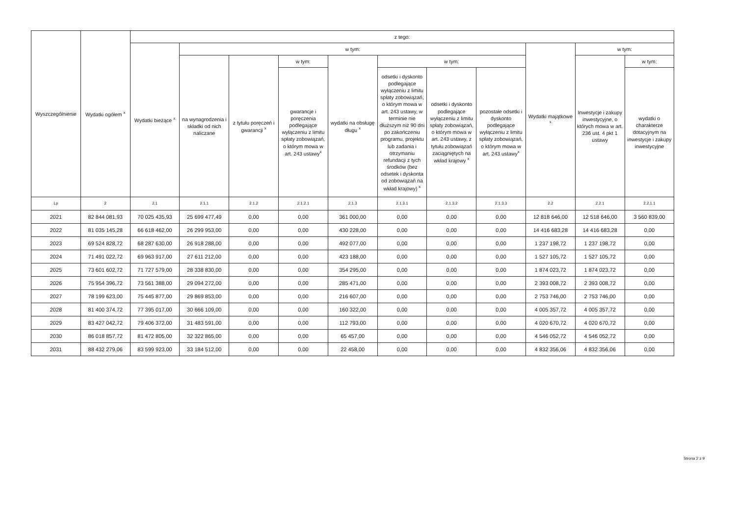| Wyszczególnienie | Wydatki ogółem <sup>x</sup> | z tego: | | | | | | | | | | |
| --- | --- | --- | --- | --- | --- | --- | --- | --- | --- | --- | --- | --- |
| | | Wydatki bieżące <sup>x</sup> | w tym: | | | | | | | Wydatki majątkowe <sup>x</sup> | w tym: | |
| | | | na wynagrodzenia i składki od nich naliczane | z tytułu poręczeń i gwarancji <sup>x</sup> | w tym: | wydatki na obsługę długu <sup>x</sup> | w tym: | | | | Inwestycje i zakupy inwestycyjne, o których mowa w art. 236 ust. 4 pkt 1 ustawy | w tym: |
| | | | | | gwarancje i poręczenia podlegające wyłączeniu z limitu spłaty zobowiązań, o którym mowa w art. 243 ustawy<sup>x</sup> | | odsetki i dyskonto podlegające wyłączeniu z limitu spłaty zobowiązań, o którym mowa w art. 243 ustawy, w terminie nie dłuższym niż 90 dni po zakończeniu programu, projektu lub zadania i otrzymaniu refundacji z tych środków (bez odsetek i dyskonta od zobowiązań na wkład krajowy) <sup>x</sup> | odsetki i dyskonto podlegające wyłączeniu z limitu spłaty zobowiązań, o którym mowa w art. 243 ustawy, z tytułu zobowiązań zaciągniętych na wkład krajowy <sup>x</sup> | pozostałe odsetki i dyskonto podlegające wyłączeniu z limitu spłaty zobowiązań, o którym mowa w art. 243 ustawy<sup>x</sup> | | | wydatki o charakterze dotacyjnym na inwestycje i zakupy inwestycyjne |
| Lp | 2 | 2.1 | 2.1.1 | 2.1.2 | 2.1.2.1 | 2.1.3 | 2.1.3.1 | 2.1.3.2 | 2.1.3.3 | 2.2 | 2.2.1 | 2.2.1.1 |
| 2021 | 82 844 081,93 | 70 025 435,93 | 25 699 477,49 | 0,00 | 0,00 | 361 000,00 | 0,00 | 0,00 | 0,00 | 12 818 646,00 | 12 518 646,00 | 3 560 839,00 |
| 2022 | 81 035 145,28 | 66 618 462,00 | 26 299 953,00 | 0,00 | 0,00 | 430 228,00 | 0,00 | 0,00 | 0,00 | 14 416 683,28 | 14 416 683,28 | 0,00 |
| 2023 | 69 524 828,72 | 68 287 630,00 | 26 918 288,00 | 0,00 | 0,00 | 492 077,00 | 0,00 | 0,00 | 0,00 | 1 237 198,72 | 1 237 198,72 | 0,00 |
| 2024 | 71 491 022,72 | 69 963 917,00 | 27 611 212,00 | 0,00 | 0,00 | 423 188,00 | 0,00 | 0,00 | 0,00 | 1 527 105,72 | 1 527 105,72 | 0,00 |
| 2025 | 73 601 602,72 | 71 727 579,00 | 28 338 830,00 | 0,00 | 0,00 | 354 295,00 | 0,00 | 0,00 | 0,00 | 1 874 023,72 | 1 874 023,72 | 0,00 |
| 2026 | 75 954 396,72 | 73 561 388,00 | 29 094 272,00 | 0,00 | 0,00 | 285 471,00 | 0,00 | 0,00 | 0,00 | 2 393 008,72 | 2 393 008,72 | 0,00 |
| 2027 | 78 199 623,00 | 75 445 877,00 | 29 869 853,00 | 0,00 | 0,00 | 216 607,00 | 0,00 | 0,00 | 0,00 | 2 753 746,00 | 2 753 746,00 | 0,00 |
| 2028 | 81 400 374,72 | 77 395 017,00 | 30 666 109,00 | 0,00 | 0,00 | 160 322,00 | 0,00 | 0,00 | 0,00 | 4 005 357,72 | 4 005 357,72 | 0,00 |
| 2029 | 83 427 042,72 | 79 406 372,00 | 31 483 591,00 | 0,00 | 0,00 | 112 793,00 | 0,00 | 0,00 | 0,00 | 4 020 670,72 | 4 020 670,72 | 0,00 |
| 2030 | 86 018 857,72 | 81 472 805,00 | 32 322 865,00 | 0,00 | 0,00 | 65 457,00 | 0,00 | 0,00 | 0,00 | 4 546 052,72 | 4 546 052,72 | 0,00 |
| 2031 | 88 432 279,06 | 83 599 923,00 | 33 184 512,00 | 0,00 | 0,00 | 22 458,00 | 0,00 | 0,00 | 0,00 | 4 832 356,06 | 4 832 356,06 | 0,00 |
Strona 2 z 9